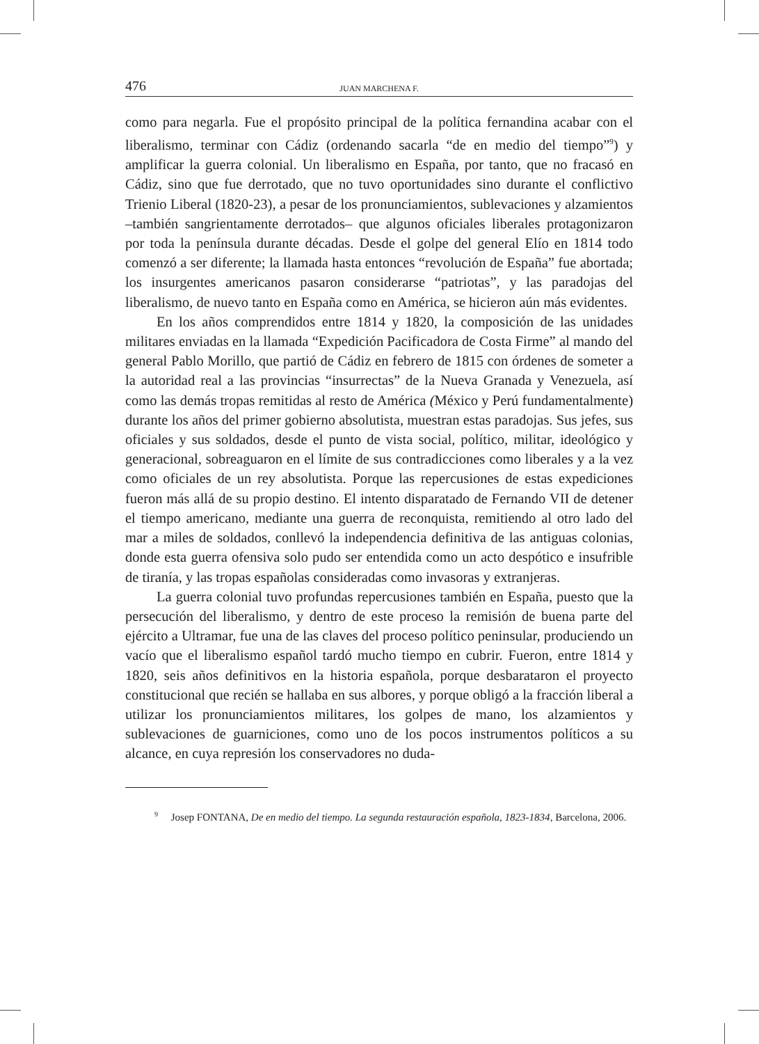476 JUAN MARCHENA F.
como para negarla. Fue el propósito principal de la política fernandina acabar con el liberalismo, terminar con Cádiz (ordenando sacarla “de en medio del tiempo”<sup>9</sup>) y amplificar la guerra colonial. Un liberalismo en España, por tanto, que no fracasó en Cádiz, sino que fue derrotado, que no tuvo oportunidades sino durante el conflictivo Trienio Liberal (1820-23), a pesar de los pronunciamientos, sublevaciones y alzamientos –también sangrientamente derrotados– que algunos oficiales liberales protagonizaron por toda la península durante décadas. Desde el golpe del general Elío en 1814 todo comenzó a ser diferente; la llamada hasta entonces “revolución de España” fue abortada; los insurgentes americanos pasaron considerarse “patriotas”, y las paradojas del liberalismo, de nuevo tanto en España como en América, se hicieron aún más evidentes.
En los años comprendidos entre 1814 y 1820, la composición de las unidades militares enviadas en la llamada “Expedición Pacificadora de Costa Firme” al mando del general Pablo Morillo, que partió de Cádiz en febrero de 1815 con órdenes de someter a la autoridad real a las provincias “insurrectas” de la Nueva Granada y Venezuela, así como las demás tropas remitidas al resto de América (México y Perú fundamentalmente) durante los años del primer gobierno absolutista, muestran estas paradojas. Sus jefes, sus oficiales y sus soldados, desde el punto de vista social, político, militar, ideológico y generacional, sobreaguaron en el límite de sus contradicciones como liberales y a la vez como oficiales de un rey absolutista. Porque las repercusiones de estas expediciones fueron más allá de su propio destino. El intento disparatado de Fernando VII de detener el tiempo americano, mediante una guerra de reconquista, remitiendo al otro lado del mar a miles de soldados, conllevó la independencia definitiva de las antiguas colonias, donde esta guerra ofensiva solo pudo ser entendida como un acto despótico e insufrible de tiranía, y las tropas españolas consideradas como invasoras y extranjeras.
La guerra colonial tuvo profundas repercusiones también en España, puesto que la persecución del liberalismo, y dentro de este proceso la remisión de buena parte del ejército a Ultramar, fue una de las claves del proceso político peninsular, produciendo un vacío que el liberalismo español tardó mucho tiempo en cubrir. Fueron, entre 1814 y 1820, seis años definitivos en la historia española, porque desbarataron el proyecto constitucional que recién se hallaba en sus albores, y porque obligó a la fracción liberal a utilizar los pronunciamientos militares, los golpes de mano, los alzamientos y sublevaciones de guarniciones, como uno de los pocos instrumentos políticos a su alcance, en cuya represión los conservadores no duda-
<sup>9</sup> Josep FONTANA, De en medio del tiempo. La segunda restauración española, 1823-1834, Barcelona, 2006.